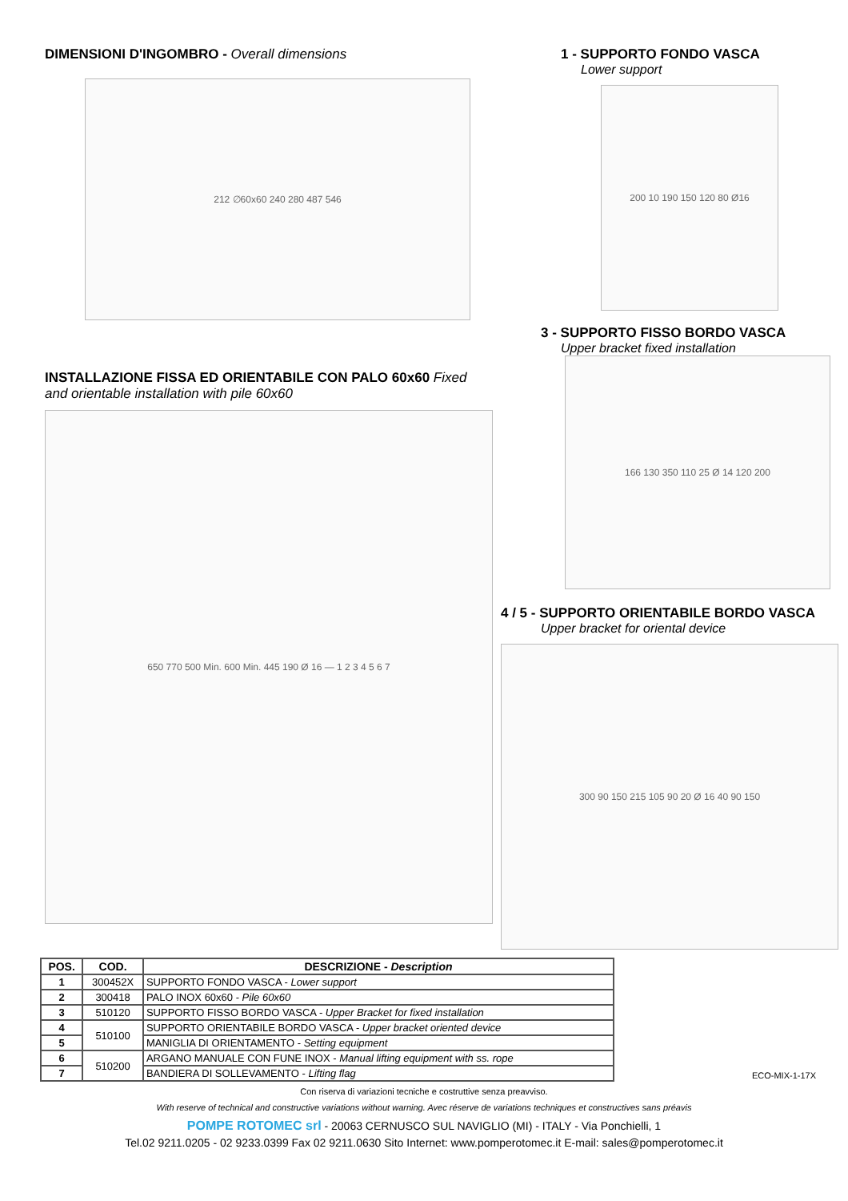DIMENSIONI D'INGOMBRO - Overall dimensions
212 ∅60x60 240 280 487 546
1 - SUPPORTO FONDO VASCA
Lower support
200 10 190 150 120 80 Ø16
3 - SUPPORTO FISSO BORDO VASCA
Upper bracket fixed installation
INSTALLAZIONE FISSA ED ORIENTABILE CON PALO 60x60 Fixed and orientable installation with pile 60x60
650 770 500 Min. 600 Min. 445 190 Ø 16 — 1 2 3 4 5 6 7
166 130 350 110 25 Ø 14 120 200
4 / 5 - SUPPORTO ORIENTABILE BORDO VASCA
Upper bracket for oriental device
300 90 150 215 105 90 20 Ø 16 40 90 150
| POS. | COD. | DESCRIZIONE - Description |
| --- | --- | --- |
| 1 | 300452X | SUPPORTO FONDO VASCA - Lower support |
| 2 | 300418 | PALO INOX 60x60 - Pile 60x60 |
| 3 | 510120 | SUPPORTO FISSO BORDO VASCA - Upper Bracket for fixed installation |
| 4 | 510100 | SUPPORTO ORIENTABILE BORDO VASCA - Upper bracket oriented device |
| 5 | | MANIGLIA DI ORIENTAMENTO - Setting equipment |
| 6 | 510200 | ARGANO MANUALE CON FUNE INOX - Manual lifting equipment with ss. rope |
| 7 | | BANDIERA DI SOLLEVAMENTO - Lifting flag |
ECO-MIX-1-17X
Con riserva di variazioni tecniche e costruttive senza preavviso.
With reserve of technical and constructive variations without warning. Avec réserve de variations techniques et constructives sans préavis
POMPE ROTOMEC srl - 20063 CERNUSCO SUL NAVIGLIO (MI) - ITALY - Via Ponchielli, 1
Tel.02 9211.0205 - 02 9233.0399 Fax 02 9211.0630 Sito Internet: www.pomperotomec.it E-mail: sales@pomperotomec.it